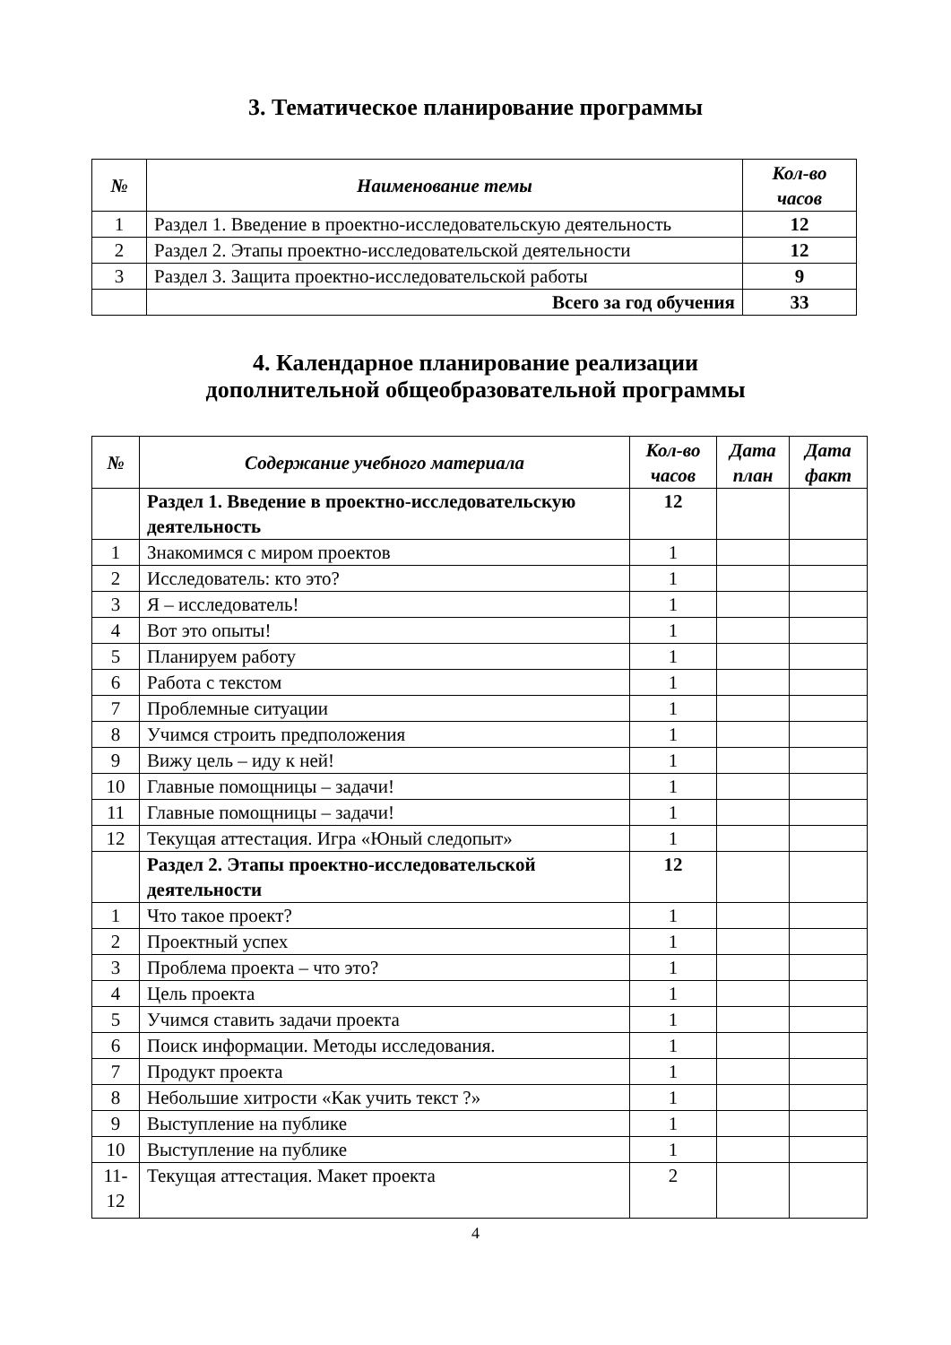3. Тематическое планирование программы
| № | Наименование темы | Кол-во часов |
| --- | --- | --- |
| 1 | Раздел 1. Введение в проектно-исследовательскую деятельность | 12 |
| 2 | Раздел 2. Этапы проектно-исследовательской деятельности | 12 |
| 3 | Раздел 3. Защита проектно-исследовательской работы | 9 |
| | Всего за год обучения | 33 |
4. Календарное планирование реализации
дополнительной общеобразовательной программы
| № | Содержание учебного материала | Кол-во часов | Дата план | Дата факт |
| --- | --- | --- | --- | --- |
| | Раздел 1. Введение в проектно-исследовательскую деятельность | 12 | | |
| 1 | Знакомимся с миром проектов | 1 | | |
| 2 | Исследователь: кто это? | 1 | | |
| 3 | Я – исследователь! | 1 | | |
| 4 | Вот это опыты! | 1 | | |
| 5 | Планируем работу | 1 | | |
| 6 | Работа с текстом | 1 | | |
| 7 | Проблемные ситуации | 1 | | |
| 8 | Учимся строить предположения | 1 | | |
| 9 | Вижу цель – иду к ней! | 1 | | |
| 10 | Главные помощницы – задачи! | 1 | | |
| 11 | Главные помощницы – задачи! | 1 | | |
| 12 | Текущая аттестация. Игра «Юный следопыт» | 1 | | |
| | Раздел 2. Этапы проектно-исследовательской деятельности | 12 | | |
| 1 | Что такое проект? | 1 | | |
| 2 | Проектный успех | 1 | | |
| 3 | Проблема проекта – что это? | 1 | | |
| 4 | Цель проекта | 1 | | |
| 5 | Учимся ставить задачи проекта | 1 | | |
| 6 | Поиск информации. Методы исследования. | 1 | | |
| 7 | Продукт проекта | 1 | | |
| 8 | Небольшие хитрости «Как учить текст ?» | 1 | | |
| 9 | Выступление на публике | 1 | | |
| 10 | Выступление на публике | 1 | | |
| 11-12 | Текущая аттестация. Макет проекта | 2 | | |
4